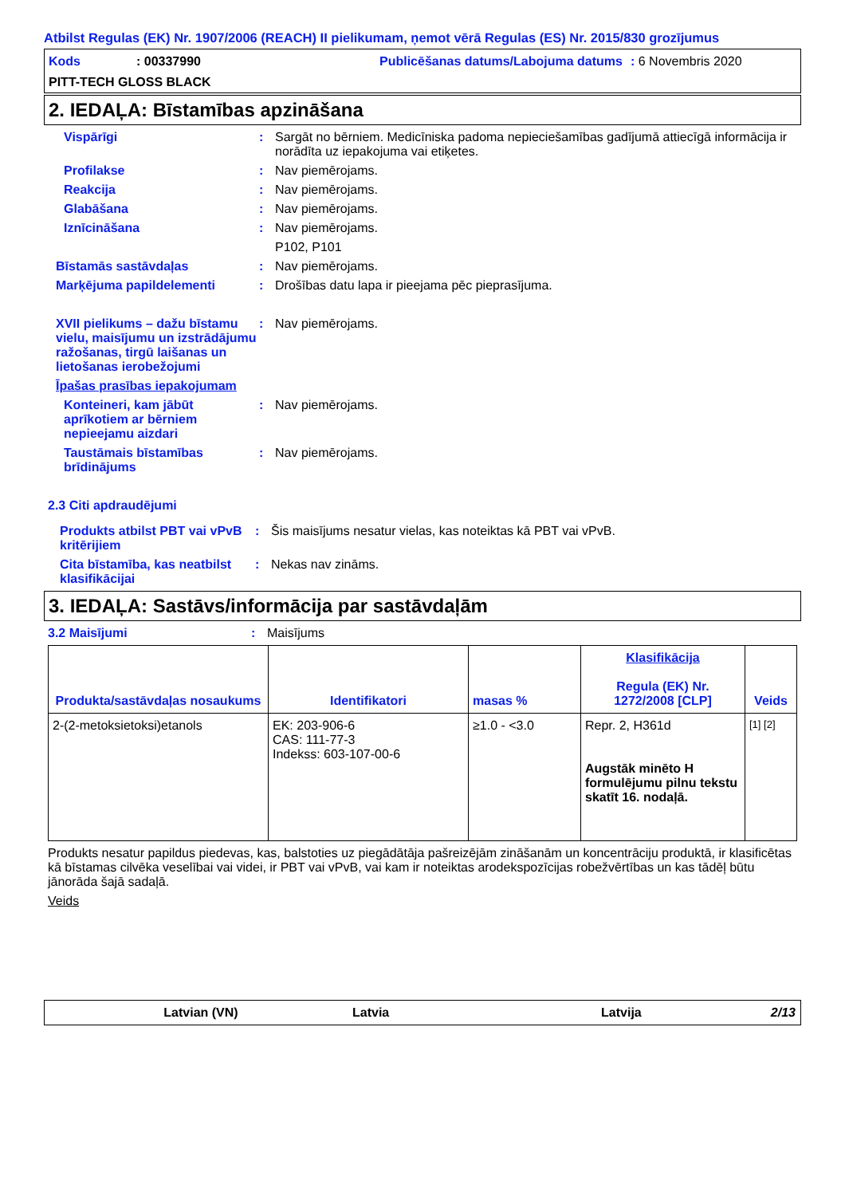Atbilst Regulas (EK) Nr. 1907/2006 (REACH) II pielikumam, ņemot vērā Regulas (ES) Nr. 2015/830 grozījumus
Kods : 00337990 Publicēšanas datums/Labojuma datums
: 6 Novembris 2020
PITT-TECH GLOSS BLACK
2. IEDAĻA: Bīstamības apzināšana
Vispārīgi : Sargāt no bērniem. Medicīniska padoma nepieciešamības gadījumā attiecīgā informācija ir norādīta uz iepakojuma vai etiķetes.
Profilakse : Nav piemērojams.
Reakcija : Nav piemērojams.
Glabāšana : Nav piemērojams.
Iznīcināšana : Nav piemērojams.
P102, P101
Bīstamās sastāvdaļas : Nav piemērojams.
Marķējuma papildelementi : Drošības datu lapa ir pieejama pēc pieprasījuma.
XVII pielikums – dažu bīstamu vielu, maisījumu un izstrādājumu ražošanas, tirgū laišanas un lietošanas ierobežojumi
: Nav piemērojams.
Īpašas prasības iepakojumam
Konteineri, kam jābūt aprīkotiem ar bērniem nepieejamu aizdari
: Nav piemērojams.
Taustāmais bīstamības brīdinājums
: Nav piemērojams.
2.3 Citi apdraudējumi
Produkts atbilst PBT vai vPvB kritērijiem
: Šis maisījums nesatur vielas, kas noteiktas kā PBT vai vPvB.
Cita bīstamība, kas neatbilst klasifikācijai
: Nekas nav zināms.
3. IEDAĻA: Sastāvs/informācija par sastāvdaļām
3.2 Maisījumi : Maisījums
| Produkta/sastāvdaļas nosaukums | Identifikatori | masas % | Klasifikācija Regula (EK) Nr. 1272/2008 [CLP] | Veids |
| --- | --- | --- | --- | --- |
| 2-(2-metoksietoksi)etanols | EK: 203-906-6 CAS: 111-77-3 Indekss: 603-107-00-6 | ≥1.0 - <3.0 | Repr. 2, H361d Augstāk minēto H formulējumu pilnu tekstu skatīt 16. nodaļā. | [1] [2] |
Produkts nesatur papildus piedevas, kas, balstoties uz piegādātāja pašreizējām zināšanām un koncentrāciju produktā, ir klasificētas kā bīstamas cilvēka veselībai vai videi, ir PBT vai vPvB, vai kam ir noteiktas arodekspozīcijas robežvērtības un kas tādēļ būtu jānorāda šajā sadaļā.
Veids
Latvian (VN) Latvia Latvija 2/13